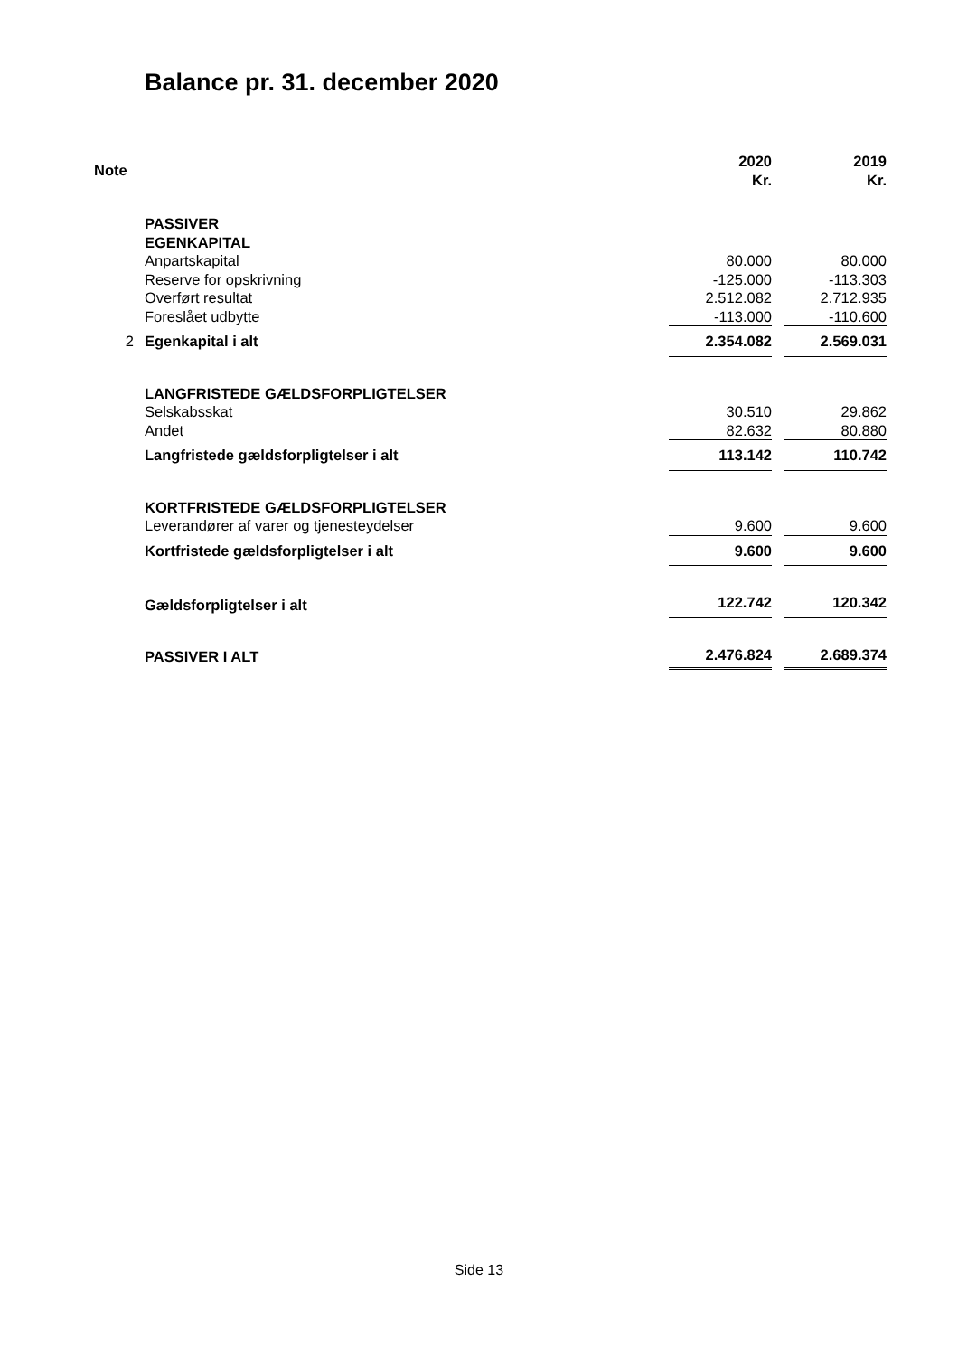Balance pr. 31. december 2020
| Note | | 2020 Kr. | | 2019 Kr. |
| | PASSIVER | | | |
| | EGENKAPITAL | | | |
| | Anpartskapital | 80.000 | | 80.000 |
| | Reserve for opskrivning | -125.000 | | -113.303 |
| | Overført resultat | 2.512.082 | | 2.712.935 |
| | Foreslået udbytte | -113.000 | | -110.600 |
| 2 | Egenkapital i alt | 2.354.082 | | 2.569.031 |
| | LANGFRISTEDE GÆLDSFORPLIGTELSER | | | |
| | Selskabsskat | 30.510 | | 29.862 |
| | Andet | 82.632 | | 80.880 |
| | Langfristede gældsforpligtelser i alt | 113.142 | | 110.742 |
| | KORTFRISTEDE GÆLDSFORPLIGTELSER | | | |
| | Leverandører af varer og tjenesteydelser | 9.600 | | 9.600 |
| | Kortfristede gældsforpligtelser i alt | 9.600 | | 9.600 |
| | Gældsforpligtelser i alt | 122.742 | | 120.342 |
| | PASSIVER I ALT | 2.476.824 | | 2.689.374 |
Side 13